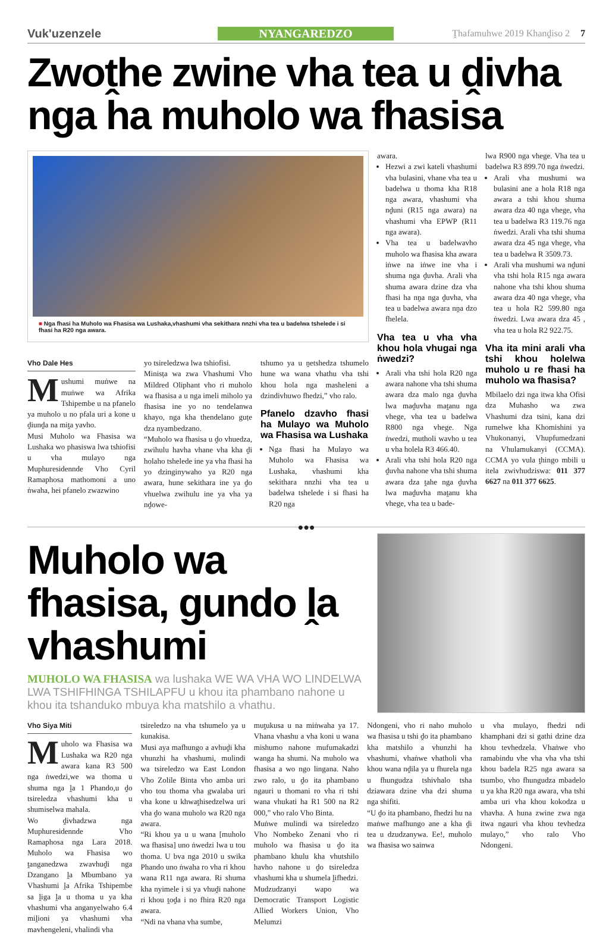Vuk'uzenzele NYANGAREDZO
Ṱhafamuhwe 2019 Khanḓiso 2 7
Zwoṱhe zwine vha tea u ḓivha nga ha muholo wa fhasisa
■ Nga fhasi ha Muholo wa Fhasisa wa Lushaka,vhashumi vha sekithara nnzhi vha tea u badelwa tshelede i si fhasi ha R20 nga awara.
Vho Dale Hes
Mushumi muṅwe na muṅwe wa Afrika Tshipembe u na pfanelo ya muholo u no pfala uri a kone u ḓiunḓa na miṱa yavho.
Musi Muholo wa Fhasisa wa Lushaka wo phasiswa lwa tshiofisi u vha mulayo nga Muphuresidennde Vho Cyril Ramaphosa mathomoni a uno ṅwaha, hei pfanelo zwazwino
yo tsireledzwa lwa tshiofisi.
Minisṭa wa zwa Vhashumi Vho Mildred Oliphant vho ri muholo wa fhasisa a u nga imeli miholo ya fhasisa ine yo no tendelanwa khayo, nga kha thendelano guṭe dza nyambedzano.
“Muholo wa fhasisa u ḓo vhuedza, zwihulu havha vhane vha kha ḓi holaho tshelede ine ya vha fhasi ha yo dzinginywaho ya R20 nga awara, hune sekithara ine ya ḓo vhuelwa zwihulu ine ya vha ya nḓowe-
tshumo ya u ṋetshedza tshumelo hune wa wana vhathu vha tshi khou hola nga masheleni a dzindivhuwo fhedzi,” vho ralo.
Pfanelo dzavho fhasi ha Mulayo wa Muholo wa Fhasisa wa Lushaka
Nga fhasi ha Mulayo wa Muholo wa Fhasisa wa Lushaka, vhashumi kha sekithara nnzhi vha tea u badelwa tshelede i si fhasi ha R20 nga
awara.
Hezwi a zwi kateli vhashumi vha bulasini, vhane vha tea u badelwa u thoma kha R18 nga awara, vhashumi vha nḓuni (R15 nga awara) na vhashumi vha EPWP (R11 nga awara).
Vha tea u badelwavho muholo wa fhasisa kha awara iṅwe na iṅwe ine vha i shuma nga ḓuvha. Arali vha shuma awara dzine dza vha fhasi ha nṋa nga ḓuvha, vha tea u badelwa awara nṋa dzo fhelela.
Vha tea u vha vha khou hola vhugai nga ṅwedzi?
Arali vha tshi hola R20 nga awara nahone vha tshi shuma awara dza malo nga ḓuvha lwa maḓuvha maṱanu nga vhege, vha tea u badelwa R800 nga vhege. Nga ṅwedzi, mutholi wavho u tea u vha holela R3 466.40.
Arali vha tshi hola R20 nga ḓuvha nahone vha tshi shuma awara dza ṱahe nga ḓuvha lwa maḓuvha maṱanu kha vhege, vha tea u bade-
lwa R900 nga vhege. Vha tea u badelwa R3 899.70 nga ṅwedzi.
Arali vha mushumi wa bulasini ane a hola R18 nga awara a tshi khou shuma awara dza 40 nga vhege, vha tea u badelwa R3 119.76 nga ṅwedzi. Arali vha tshi shuma awara dza 45 nga vhege, vha tea u badelwa R 3509.73.
Arali vha mushumi wa nḓuni vha tshi hola R15 nga awara nahone vha tshi khou shuma awara dza 40 nga vhege, vha tea u hola R2 599.80 nga ṅwedzi. Lwa awara dza 45 , vha tea u hola R2 922.75.
Vha ita mini arali vha tshi khou holelwa muholo u re fhasi ha muholo wa fhasisa?
Mbilaelo dzi nga itwa kha Ofisi dza Muhasho wa zwa Vhashumi dza tsini, kana dzi rumelwe kha Khomishini ya Vhukonanyi, Vhupfumedzani na Vhulamukanyi (CCMA). CCMA yo vula ṱhingo mbili u itela zwivhudziswa: 011 377 6627 na 011 377 6625.
●●●
Muholo wa fhasisa, gundo ḽa vhashumi
MUHOLO WA FHASISA wa lushaka WE WA VHA WO LINDELWA LWA TSHIFHINGA TSHILAPFU u khou ita phambano nahone u khou ita tshanduko mbuya kha matshilo a vhathu.
Vho Siya Miti
Muholo wa Fhasisa wa Lushaka wa R20 nga awara kana R3 500 nga ṅwedzi,we wa thoma u shuma nga ḽa 1 Phando,u ḓo tsireledza vhashumi kha u shumiselwa mahala.
Wo ḓivhadzwa nga Muphuresidennde Vho Ramaphosa nga Lara 2018. Muholo wa Fhasisa wo ṱanganedzwa zwavhuḓi nga Dzangano ḽa Mbumbano ya Vhashumi ḽa Afrika Tshipembe sa ḽiga ḽa u thoma u ya kha vhashumi vha anganyelwaho 6.4 miḽioni ya vhashumi vha mavhengeleni, vhalindi vha
tsireledzo na vha tshumelo ya u kunakisa.
Musi aya mafhungo a avhuḓi kha vhunzhi ha vhashumi, mulindi wa tsireledzo wa East London Vho Zolile Binta vho amba uri vho tou thoma vha gwalaba uri vha kone u khwaṱhisedzelwa uri vha ḓo wana muholo wa R20 nga awara.
“Ri khou ya u u wana [muholo wa fhasisa] uno ṅwedzi lwa u tou thoma. U bva nga 2010 u swika Phando uno ṅwaha ro vha ri khou wana R11 nga awara. Ri shuma kha nyimele i si ya vhuḓi nahone ri khou ṱoḓa i no fhira R20 nga awara.
“Ndi na vhana vha sumbe,
muṱukusa u na miṅwaha ya 17. Vhana vhashu a vha koni u wana mishumo nahone mufumakadzi wanga ha shumi. Na muholo wa fhasisa a wo ngo lingana. Naho zwo ralo, u ḓo ita phambano ngauri u thomani ro vha ri tshi wana vhukati ha R1 500 na R2 000,” vho ralo Vho Binta.
Muṅwe mulindi wa tsireledzo Vho Nombeko Zenani vho ri muholo wa fhasisa u ḓo ita phambano khulu kha vhutshilo havho nahone u ḓo tsireledza vhashumi kha u shumela ḽifhedzi.
Mudzudzanyi wapo wa Democratic Transport Logistic Allied Workers Union, Vho Melumzi
Ndongeni, vho ri naho muholo wa fhasisa u tshi ḓo ita phambano kha matshilo a vhunzhi ha vhashumi, vhaṅwe vhatholi vha khou wana nḓila ya u fhurela nga u fhungudza tshivhalo tsha dziawara dzine vha dzi shuma nga shifiti.
“U ḓo ita phambano, fhedzi hu na maṅwe mafhungo ane a kha ḓi tea u dzudzanywa. Ee!, muholo wa fhasisa wo sainwa
u vha mulayo, fhedzi ndi khamphani dzi si gathi dzine dza khou tevhedzela. Vhaṅwe vho ramabindu vhe vha vha vha tshi khou badela R25 nga awara sa tsumbo, vho fhungudza mbadelo u ya kha R20 nga awara, vha tshi amba uri vha khou kokodza u vhavha. A huna zwine zwa nga itwa ngauri vha khou tevhedza mulayo,” vho ralo Vho Ndongeni.